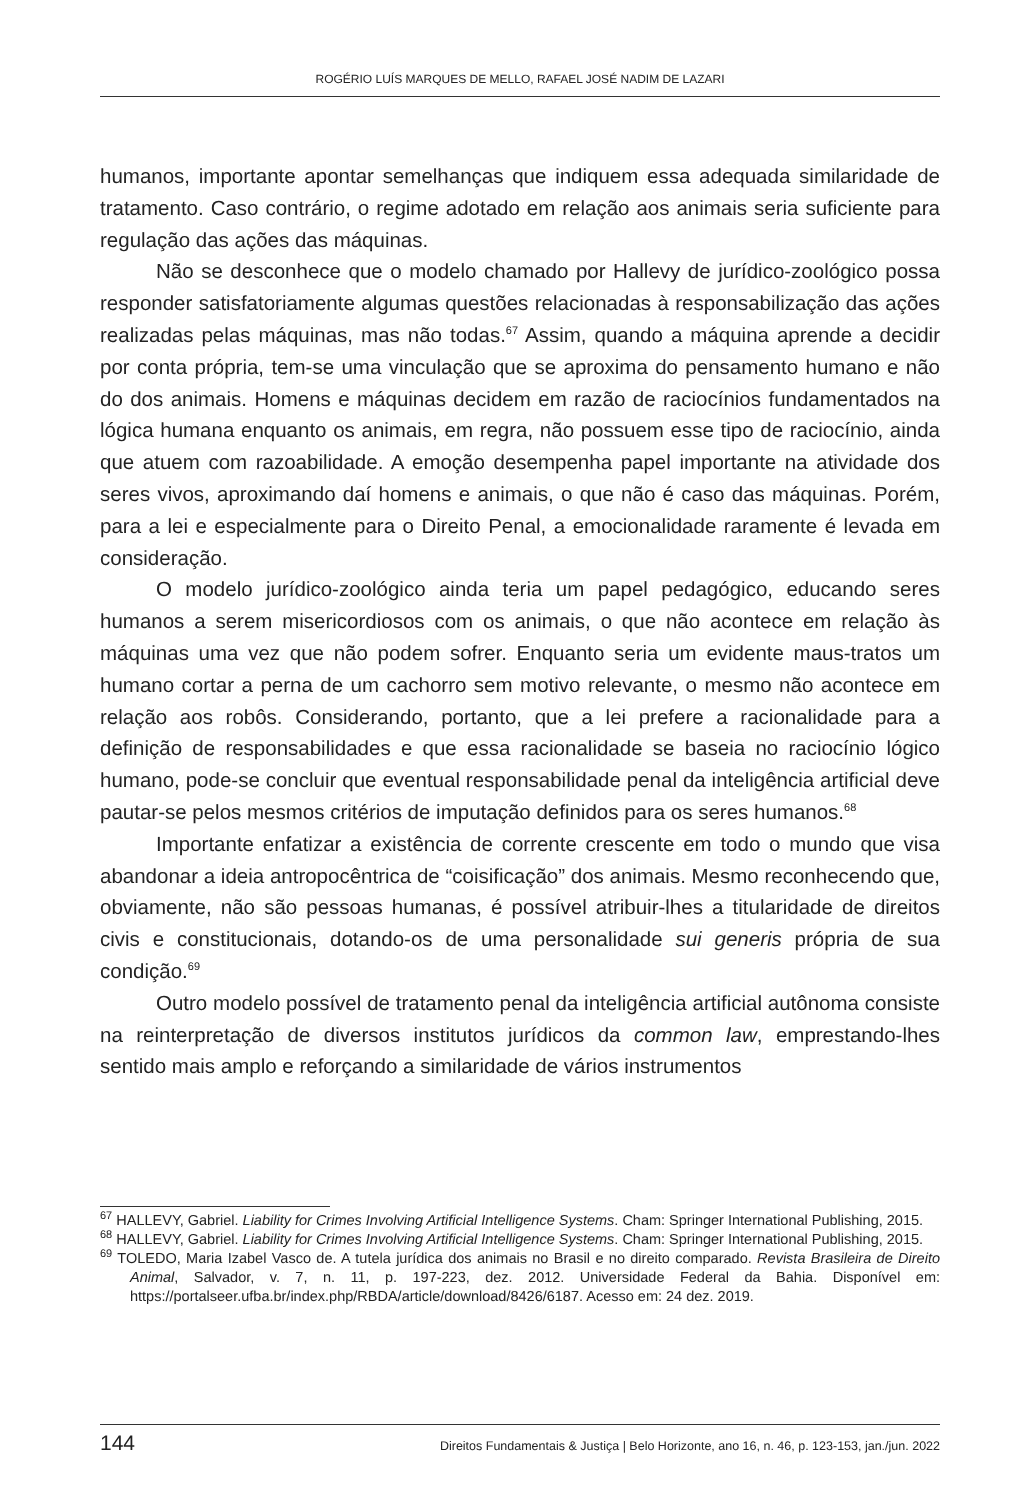ROGÉRIO LUÍS MARQUES DE MELLO, RAFAEL JOSÉ NADIM DE LAZARI
humanos, importante apontar semelhanças que indiquem essa adequada similaridade de tratamento. Caso contrário, o regime adotado em relação aos animais seria suficiente para regulação das ações das máquinas.
Não se desconhece que o modelo chamado por Hallevy de jurídico-zoológico possa responder satisfatoriamente algumas questões relacionadas à responsabilização das ações realizadas pelas máquinas, mas não todas.<sup>67</sup> Assim, quando a máquina aprende a decidir por conta própria, tem-se uma vinculação que se aproxima do pensamento humano e não do dos animais. Homens e máquinas decidem em razão de raciocínios fundamentados na lógica humana enquanto os animais, em regra, não possuem esse tipo de raciocínio, ainda que atuem com razoabilidade. A emoção desempenha papel importante na atividade dos seres vivos, aproximando daí homens e animais, o que não é caso das máquinas. Porém, para a lei e especialmente para o Direito Penal, a emocionalidade raramente é levada em consideração.
O modelo jurídico-zoológico ainda teria um papel pedagógico, educando seres humanos a serem misericordiosos com os animais, o que não acontece em relação às máquinas uma vez que não podem sofrer. Enquanto seria um evidente maus-tratos um humano cortar a perna de um cachorro sem motivo relevante, o mesmo não acontece em relação aos robôs. Considerando, portanto, que a lei prefere a racionalidade para a definição de responsabilidades e que essa racionalidade se baseia no raciocínio lógico humano, pode-se concluir que eventual responsabilidade penal da inteligência artificial deve pautar-se pelos mesmos critérios de imputação definidos para os seres humanos.<sup>68</sup>
Importante enfatizar a existência de corrente crescente em todo o mundo que visa abandonar a ideia antropocêntrica de “coisificação” dos animais. Mesmo reconhecendo que, obviamente, não são pessoas humanas, é possível atribuir-lhes a titularidade de direitos civis e constitucionais, dotando-os de uma personalidade sui generis própria de sua condição.<sup>69</sup>
Outro modelo possível de tratamento penal da inteligência artificial autônoma consiste na reinterpretação de diversos institutos jurídicos da common law, emprestando-lhes sentido mais amplo e reforçando a similaridade de vários instrumentos
<sup>67</sup> HALLEVY, Gabriel. Liability for Crimes Involving Artificial Intelligence Systems. Cham: Springer International Publishing, 2015.
<sup>68</sup> HALLEVY, Gabriel. Liability for Crimes Involving Artificial Intelligence Systems. Cham: Springer International Publishing, 2015.
<sup>69</sup> TOLEDO, Maria Izabel Vasco de. A tutela jurídica dos animais no Brasil e no direito comparado. Revista Brasileira de Direito Animal, Salvador, v. 7, n. 11, p. 197-223, dez. 2012. Universidade Federal da Bahia. Disponível em: https://portalseer.ufba.br/index.php/RBDA/article/download/8426/6187. Acesso em: 24 dez. 2019.
144 Direitos Fundamentais & Justiça | Belo Horizonte, ano 16, n. 46, p. 123-153, jan./jun. 2022